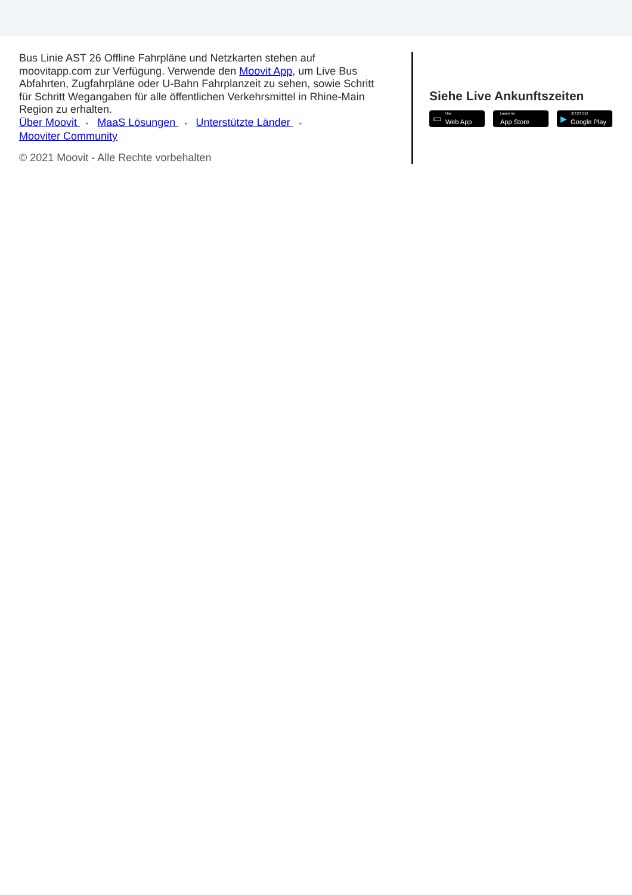Bus Linie AST 26 Offline Fahrpläne und Netzkarten stehen auf moovitapp.com zur Verfügung. Verwende den Moovit App, um Live Bus Abfahrten, Zugfahrpläne oder U-Bahn Fahrplanzeit zu sehen, sowie Schritt für Schritt Wegangaben für alle öffentlichen Verkehrsmittel in Rhine-Main Region zu erhalten.
Über Moovit • MaaS Lösungen • Unterstützte Länder •
Mooviter Community
© 2021 Moovit - Alle Rechte vorbehalten
Siehe Live Ankunftszeiten
▭
Use
Web App
Laden im
App Store
▶
JETZT BEI
Google Play